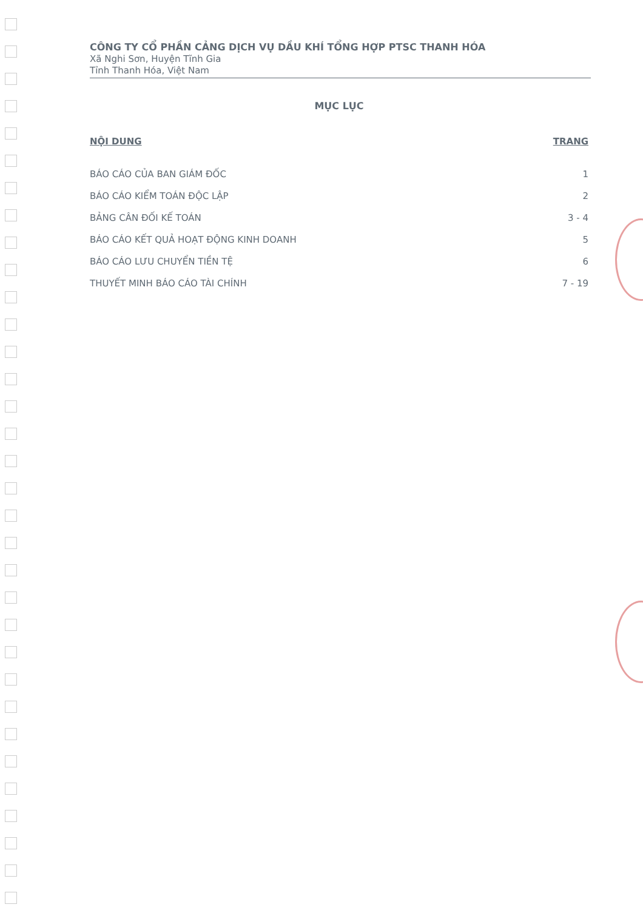CÔNG TY CỔ PHẦN CẢNG DỊCH VỤ DẦU KHÍ TỔNG HỢP PTSC THANH HÓA
Xã Nghi Sơn, Huyện Tĩnh Gia
Tỉnh Thanh Hóa, Việt Nam
MỤC LỤC
NỘI DUNG TRANG
BÁO CÁO CỦA BAN GIÁM ĐỐC 1
BÁO CÁO KIỂM TOÁN ĐỘC LẬP 2
BẢNG CÂN ĐỐI KẾ TOÁN 3 - 4
BÁO CÁO KẾT QUẢ HOẠT ĐỘNG KINH DOANH 5
BÁO CÁO LƯU CHUYỂN TIỀN TỆ 6
THUYẾT MINH BÁO CÁO TÀI CHÍNH 7 - 19